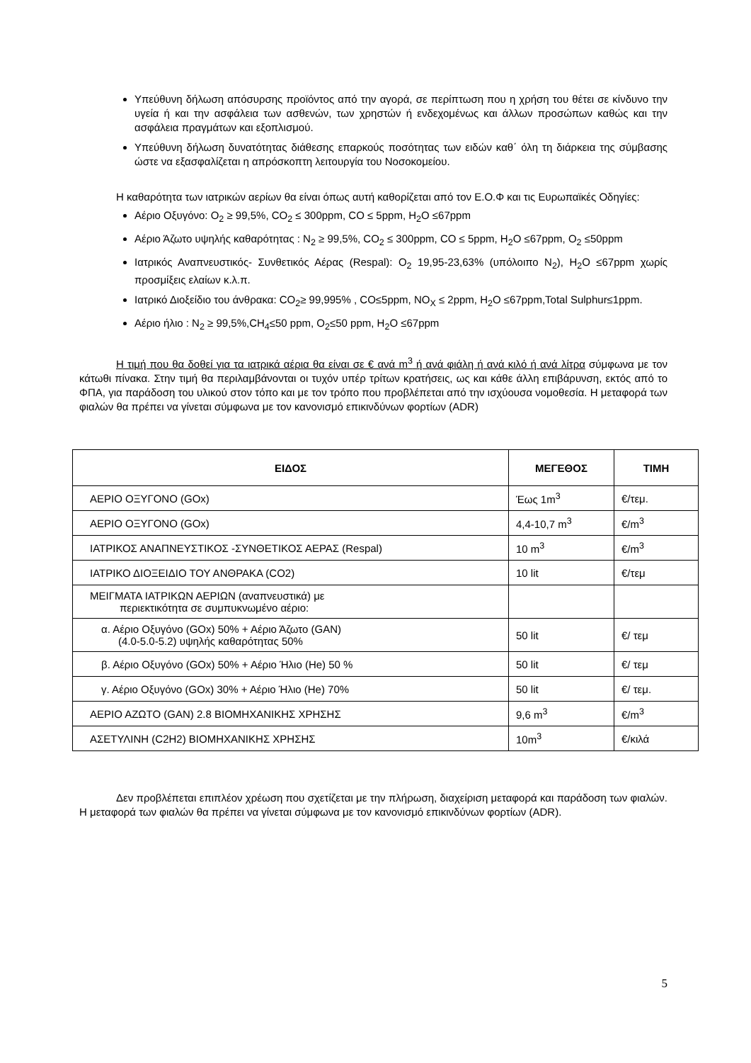Υπεύθυνη δήλωση απόσυρσης προϊόντος από την αγορά, σε περίπτωση που η χρήση του θέτει σε κίνδυνο την υγεία ή και την ασφάλεια των ασθενών, των χρηστών ή ενδεχομένως και άλλων προσώπων καθώς και την ασφάλεια πραγμάτων και εξοπλισμού.
Υπεύθυνη δήλωση δυνατότητας διάθεσης επαρκούς ποσότητας των ειδών καθ΄ όλη τη διάρκεια της σύμβασης ώστε να εξασφαλίζεται η απρόσκοπτη λειτουργία του Νοσοκομείου.
Η καθαρότητα των ιατρικών αερίων θα είναι όπως αυτή καθορίζεται από τον Ε.Ο.Φ και τις Ευρωπαϊκές Οδηγίες:
Αέριο Οξυγόνο: O<sub>2</sub> ≥ 99,5%, CO<sub>2</sub> ≤ 300ppm, CO ≤ 5ppm, H<sub>2</sub>O ≤67ppm
Αέριο Άζωτο υψηλής καθαρότητας : N<sub>2</sub> ≥ 99,5%, CO<sub>2</sub> ≤ 300ppm, CO ≤ 5ppm, H<sub>2</sub>O ≤67ppm, O<sub>2</sub> ≤50ppm
Ιατρικός Αναπνευστικός- Συνθετικός Αέρας (Respal): O<sub>2</sub> 19,95-23,63% (υπόλοιπο N<sub>2</sub>), H<sub>2</sub>O ≤67ppm χωρίς προσμίξεις ελαίων κ.λ.π.
Ιατρικό Διοξείδιο του άνθρακα: CO<sub>2</sub>≥ 99,995% , CO≤5ppm, NO<sub>X</sub> ≤ 2ppm, H<sub>2</sub>O ≤67ppm,Total Sulphur≤1ppm.
Αέριο ήλιο : N<sub>2</sub> ≥ 99,5%,CH<sub>4</sub>≤50 ppm, O<sub>2</sub>≤50 ppm, H<sub>2</sub>O ≤67ppm
Η τιμή που θα δοθεί για τα ιατρικά αέρια θα είναι σε € ανά m<sup>3</sup> ή ανά φιάλη ή ανά κιλό ή ανά λίτρα σύμφωνα με τον κάτωθι πίνακα. Στην τιμή θα περιλαμβάνονται οι τυχόν υπέρ τρίτων κρατήσεις, ως και κάθε άλλη επιβάρυνση, εκτός από το ΦΠΑ, για παράδοση του υλικού στον τόπο και με τον τρόπο που προβλέπεται από την ισχύουσα νομοθεσία. Η μεταφορά των φιαλών θα πρέπει να γίνεται σύμφωνα με τον κανονισμό επικινδύνων φορτίων (ADR)
| ΕΙΔΟΣ | ΜΕΓΕΘΟΣ | ΤΙΜΗ |
| --- | --- | --- |
| ΑΕΡΙΟ ΟΞΥΓΟΝΟ (GOx) | Έως 1m<sup>3</sup> | €/τεμ. |
| ΑΕΡΙΟ ΟΞΥΓΟΝΟ (GOx) | 4,4-10,7 m<sup>3</sup> | €/m<sup>3</sup> |
| ΙΑΤΡΙΚΟΣ ΑΝΑΠΝΕΥΣΤΙΚΟΣ -ΣΥΝΘΕΤΙΚΟΣ ΑΕΡΑΣ (Respal) | 10 m<sup>3</sup> | €/m<sup>3</sup> |
| ΙΑΤΡΙΚΟ ΔΙΟΞΕΙΔΙΟ ΤΟΥ ΑΝΘΡΑΚΑ (CO2) | 10 lit | €/τεμ |
| ΜΕΙΓΜΑΤΑ ΙΑΤΡΙΚΩΝ ΑΕΡΙΩΝ (αναπνευστικά) με περιεκτικότητα σε συμπυκνωμένο αέριο: | | |
| α. Αέριο Οξυγόνο (GOx) 50% + Αέριο Άζωτο (GAN) (4.0-5.0-5.2) υψηλής καθαρότητας 50% | 50 lit | €/ τεμ |
| β. Αέριο Οξυγόνο (GOx) 50% + Αέριο Ήλιο (He) 50 % | 50 lit | €/ τεμ |
| γ. Αέριο Οξυγόνο (GOx) 30% + Αέριο Ήλιο (He) 70% | 50 lit | €/ τεμ. |
| ΑΕΡΙΟ ΑΖΩΤΟ (GAN) 2.8 ΒΙΟΜΗΧΑΝΙΚΗΣ ΧΡΗΣΗΣ | 9,6 m<sup>3</sup> | €/m<sup>3</sup> |
| ΑΣΕΤΥΛΙΝΗ (C2H2) ΒΙΟΜΗΧΑΝΙΚΗΣ ΧΡΗΣΗΣ | 10m<sup>3</sup> | €/κιλά |
Δεν προβλέπεται επιπλέον χρέωση που σχετίζεται με την πλήρωση, διαχείριση μεταφορά και παράδοση των φιαλών. Η μεταφορά των φιαλών θα πρέπει να γίνεται σύμφωνα με τον κανονισμό επικινδύνων φορτίων (ADR).
5